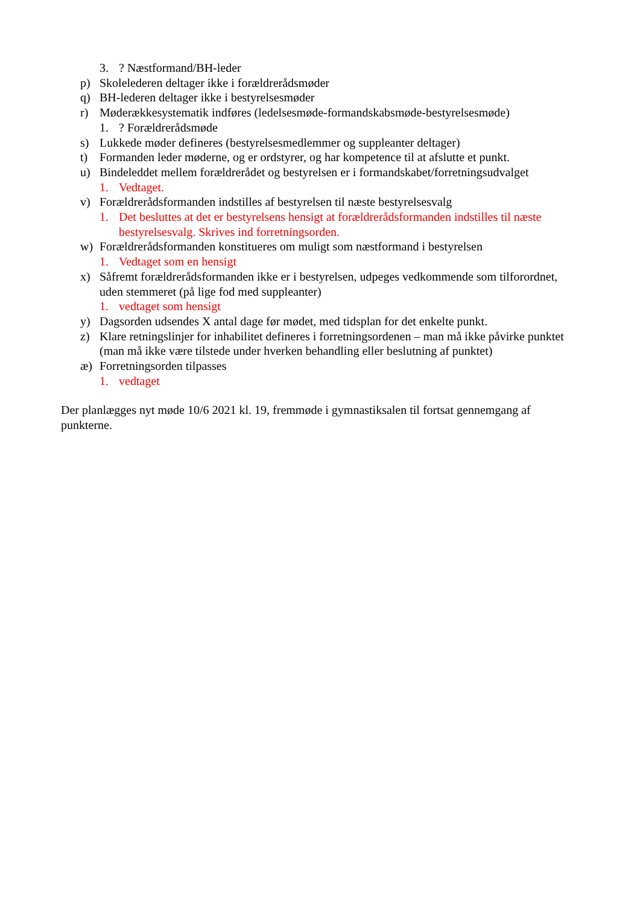3.? Næstformand/BH-leder
p) Skolelederen deltager ikke i forældrerådsmøder
q) BH-lederen deltager ikke i bestyrelsesmøder
r) Møderækkesystematik indføres (ledelsesmøde-formandskabsmøde-bestyrelsesmøde)
1.? Forældrerådsmøde
s) Lukkede møder defineres (bestyrelsesmedlemmer og suppleanter deltager)
t) Formanden leder møderne, og er ordstyrer, og har kompetence til at afslutte et punkt.
u) Bindeleddet mellem forældrerådet og bestyrelsen er i formandskabet/forretningsudvalget
1. Vedtaget.
v) Forældrerådsformanden indstilles af bestyrelsen til næste bestyrelsesvalg
1. Det besluttes at det er bestyrelsens hensigt at forældrerådsformanden indstilles til næste bestyrelsesvalg. Skrives ind forretningsorden.
w) Forældrerådsformanden konstitueres om muligt som næstformand i bestyrelsen
1. Vedtaget som en hensigt
x) Såfremt forældrerådsformanden ikke er i bestyrelsen, udpeges vedkommende som tilforordnet, uden stemmeret (på lige fod med suppleanter)
1. vedtaget som hensigt
y) Dagsorden udsendes X antal dage før mødet, med tidsplan for det enkelte punkt.
z) Klare retningslinjer for inhabilitet defineres i forretningsordenen – man må ikke påvirke punktet (man må ikke være tilstede under hverken behandling eller beslutning af punktet)
æ) Forretningsorden tilpasses
1. vedtaget
Der planlægges nyt møde 10/6 2021 kl. 19, fremmøde i gymnastiksalen til fortsat gennemgang af punkterne.